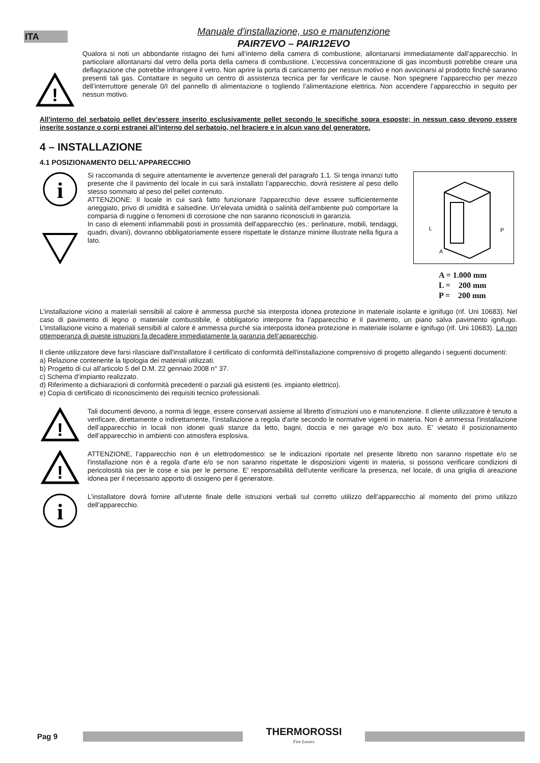ITA
Manuale d'installazione, uso e manutenzione
PAIR7EVO – PAIR12EVO
!
Qualora si noti un abbondante ristagno dei fumi all’interno della camera di combustione, allontanarsi immediatamente dall’apparecchio. In particolare allontanarsi dal vetro della porta della camera di combustione. L’eccessiva concentrazione di gas incombusti potrebbe creare una deflagrazione che potrebbe infrangere il vetro. Non aprire la porta di caricamento per nessun motivo e non avvicinarsi al prodotto finché saranno presenti tali gas. Contattare in seguito un centro di assistenza tecnica per far verificare le cause. Non spegnere l’apparecchio per mezzo dell’interruttore generale 0/I del pannello di alimentazione o togliendo l’alimentazione elettrica. Non accendere l’apparecchio in seguito per nessun motivo.
All’interno del serbatoio pellet dev’essere inserito esclusivamente pellet secondo le specifiche sopra esposte; in nessun caso devono essere inserite sostanze o corpi estranei all’interno del serbatoio, nel braciere e in alcun vano del generatore.
4 – INSTALLAZIONE
4.1 POSIZIONAMENTO DELL’APPARECCHIO
i
Si raccomanda di seguire attentamente le avvertenze generali del paragrafo 1.1. Si tenga innanzi tutto presente che il pavimento del locale in cui sarà installato l’apparecchio, dovrà resistere al peso dello stesso sommato al peso del pellet contenuto.
ATTENZIONE: Il locale in cui sarà fatto funzionare l'apparecchio deve essere sufficientemente arieggiato, privo di umidità e salsedine. Un’elevata umidità o salinità dell’ambiente può comportare la comparsa di ruggine o fenomeni di corrosione che non saranno riconosciuti in garanzia.
In caso di elementi infiammabili posti in prossimità dell'apparecchio (es.: perlinature, mobili, tendaggi, quadri, divani), dovranno obbligatoriamente essere rispettate le distanze minime illustrate nella figura a lato.
L
P
A
A = 1.000 mm L = 200 mm P = 200 mm
L’installazione vicino a materiali sensibili al calore è ammessa purché sia interposta idonea protezione in materiale isolante e ignifugo (rif. Uni 10683). Nel caso di pavimento di legno o materiale combustibile, è obbligatorio interporre fra l’apparecchio e il pavimento, un piano salva pavimento ignifugo. L’installazione vicino a materiali sensibili al calore è ammessa purché sia interposta idonea protezione in materiale isolante e ignifugo (rif. Uni 10683). La non ottemperanza di queste istruzioni fa decadere immediatamente la garanzia dell’apparecchio.
Il cliente utilizzatore deve farsi rilasciare dall'installatore il certificato di conformità dell'installazione comprensivo di progetto allegando i seguenti documenti:
a) Relazione contenente la tipologia dei materiali utilizzati.
b) Progetto di cui all'articolo 5 del D.M. 22 gennaio 2008 n° 37.
c) Schema d’impianto realizzato.
d) Riferimento a dichiarazioni di conformità precedenti o parziali già esistenti (es. impianto elettrico).
e) Copia di certificato di riconoscimento dei requisiti tecnico professionali.
!
Tali documenti devono, a norma di legge, essere conservati assieme al libretto d’istruzioni uso e manutenzione. Il cliente utilizzatore è tenuto a verificare, direttamente o indirettamente, l'installazione a regola d'arte secondo le normative vigenti in materia. Non è ammessa l'installazione dell’apparecchio in locali non idonei quali stanze da letto, bagni, doccia e nei garage e/o box auto. E' vietato il posizionamento dell’apparecchio in ambienti con atmosfera esplosiva.
!
ATTENZIONE, l’apparecchio non è un elettrodomestico: se le indicazioni riportate nel presente libretto non saranno rispettate e/o se l'installazione non è a regola d'arte e/o se non saranno rispettate le disposizioni vigenti in materia, si possono verificare condizioni di pericolosità sia per le cose e sia per le persone. E’ responsabilità dell’utente verificare la presenza, nel locale, di una griglia di areazione idonea per il necessario apporto di ossigeno per il generatore.
i
L’installatore dovrà fornire all’utente finale delle istruzioni verbali sul corretto utilizzo dell’apparecchio al momento del primo utilizzo dell’apparecchio.
Pag 9
THERMOROSSI
Fire Lovers